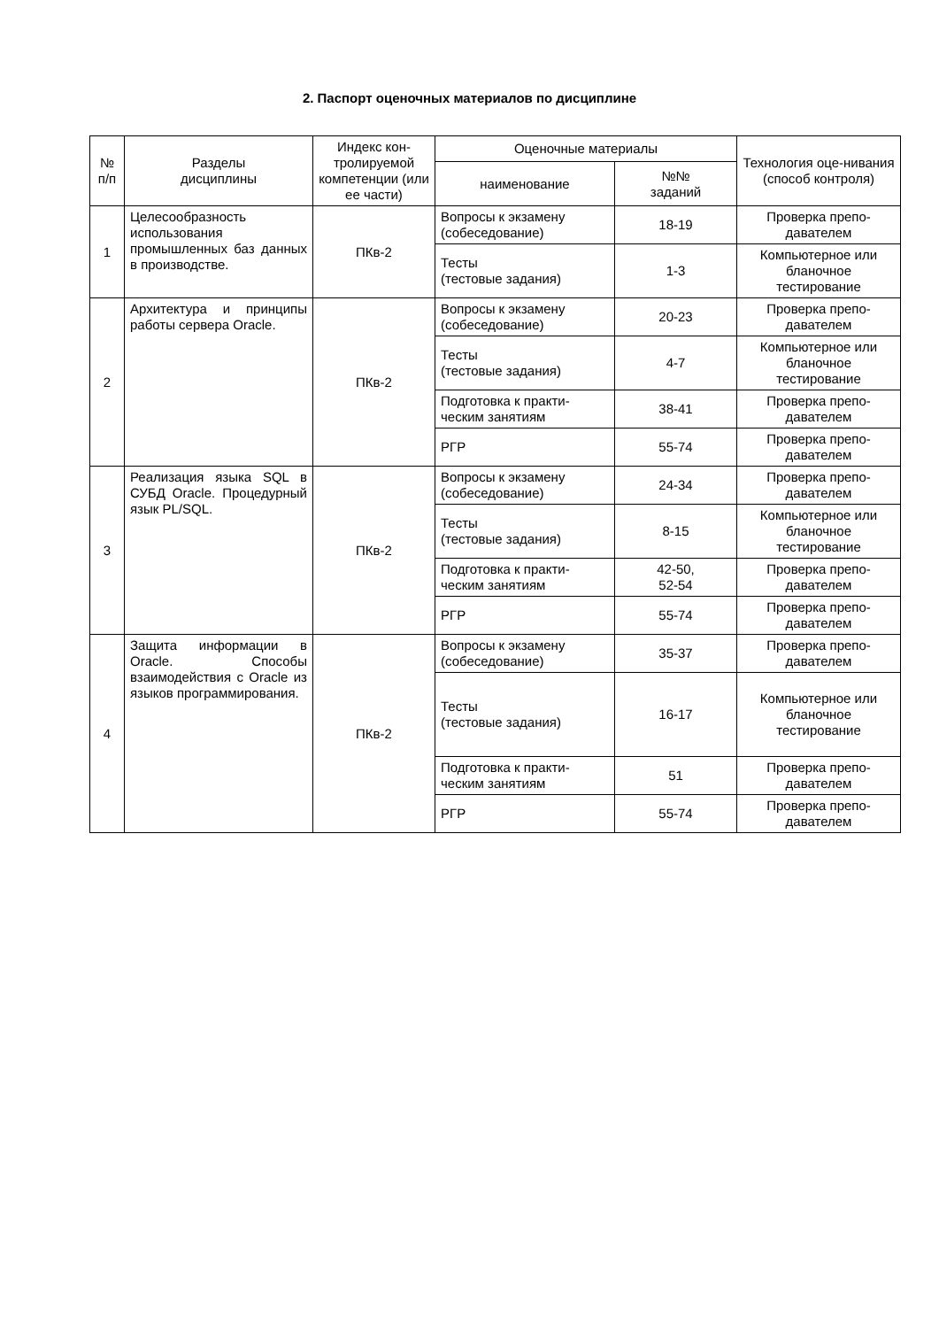2. Паспорт оценочных материалов по дисциплине
| № п/п | Разделы дисциплины | Индекс кон-тролируемой компетенции (или ее части) | Оценочные материалы | | Технология оце-нивания (способ контроля) |
| --- | --- | --- | --- | --- | --- |
| | | | наименование | №№ заданий | |
| 1 | Целесообразность использования промышленных баз данных в производстве. | ПКв-2 | Вопросы к экзамену (собеседование) | 18-19 | Проверка препо-давателем |
| | | | Тесты (тестовые задания) | 1-3 | Компьютерное или бланочное тестирование |
| 2 | Архитектура и принципы работы сервера Oracle. | ПКв-2 | Вопросы к экзамену (собеседование) | 20-23 | Проверка препо-давателем |
| | | | Тесты (тестовые задания) | 4-7 | Компьютерное или бланочное тестирование |
| | | | Подготовка к практи-ческим занятиям | 38-41 | Проверка препо-давателем |
| | | | РГР | 55-74 | Проверка препо-давателем |
| 3 | Реализация языка SQL в СУБД Oracle. Процедурный язык PL/SQL. | ПКв-2 | Вопросы к экзамену (собеседование) | 24-34 | Проверка препо-давателем |
| | | | Тесты (тестовые задания) | 8-15 | Компьютерное или бланочное тестирование |
| | | | Подготовка к практи-ческим занятиям | 42-50, 52-54 | Проверка препо-давателем |
| | | | РГР | 55-74 | Проверка препо-давателем |
| 4 | Защита информации в Oracle. Способы взаимодействия с Oracle из языков программирования. | ПКв-2 | Вопросы к экзамену (собеседование) | 35-37 | Проверка препо-давателем |
| | | | Тесты (тестовые задания) | 16-17 | Компьютерное или бланочное тестирование |
| | | | Подготовка к практи-ческим занятиям | 51 | Проверка препо-давателем |
| | | | РГР | 55-74 | Проверка препо-давателем |